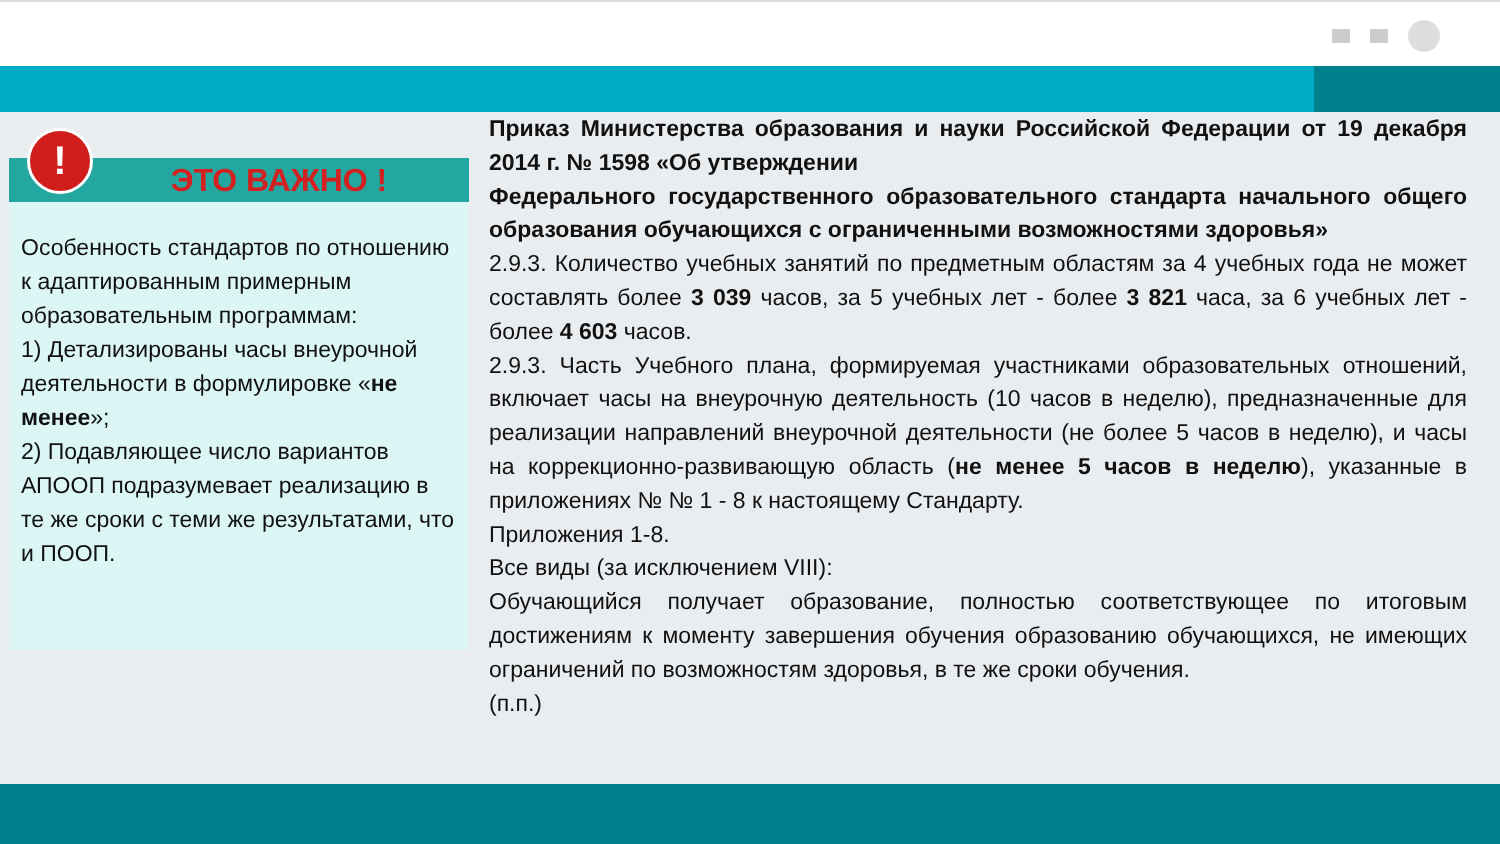!
ЭТО ВАЖНО !
Особенность стандартов по отношению к адаптированным примерным образовательным программам:
1) Детализированы часы внеурочной деятельности в формулировке «не менее»;
2) Подавляющее число вариантов АПООП подразумевает реализацию в те же сроки с теми же результатами, что и ПООП.
Приказ Министерства образования и науки Российской Федерации от 19 декабря 2014 г. № 1598 «Об утверждении
Федерального государственного образовательного стандарта начального общего образования обучающихся с ограниченными возможностями здоровья»
2.9.3. Количество учебных занятий по предметным областям за 4 учебных года не может составлять более 3 039 часов, за 5 учебных лет - более 3 821 часа, за 6 учебных лет - более 4 603 часов.
2.9.3. Часть Учебного плана, формируемая участниками образовательных отношений, включает часы на внеурочную деятельность (10 часов в неделю), предназначенные для реализации направлений внеурочной деятельности (не более 5 часов в неделю), и часы на коррекционно-развивающую область (не менее 5 часов в неделю), указанные в приложениях № № 1 - 8 к настоящему Стандарту.
Приложения 1-8.
Все виды (за исключением VIII):
Обучающийся получает образование, полностью соответствующее по итоговым достижениям к моменту завершения обучения образованию обучающихся, не имеющих ограничений по возможностям здоровья, в те же сроки обучения.
(п.п.)